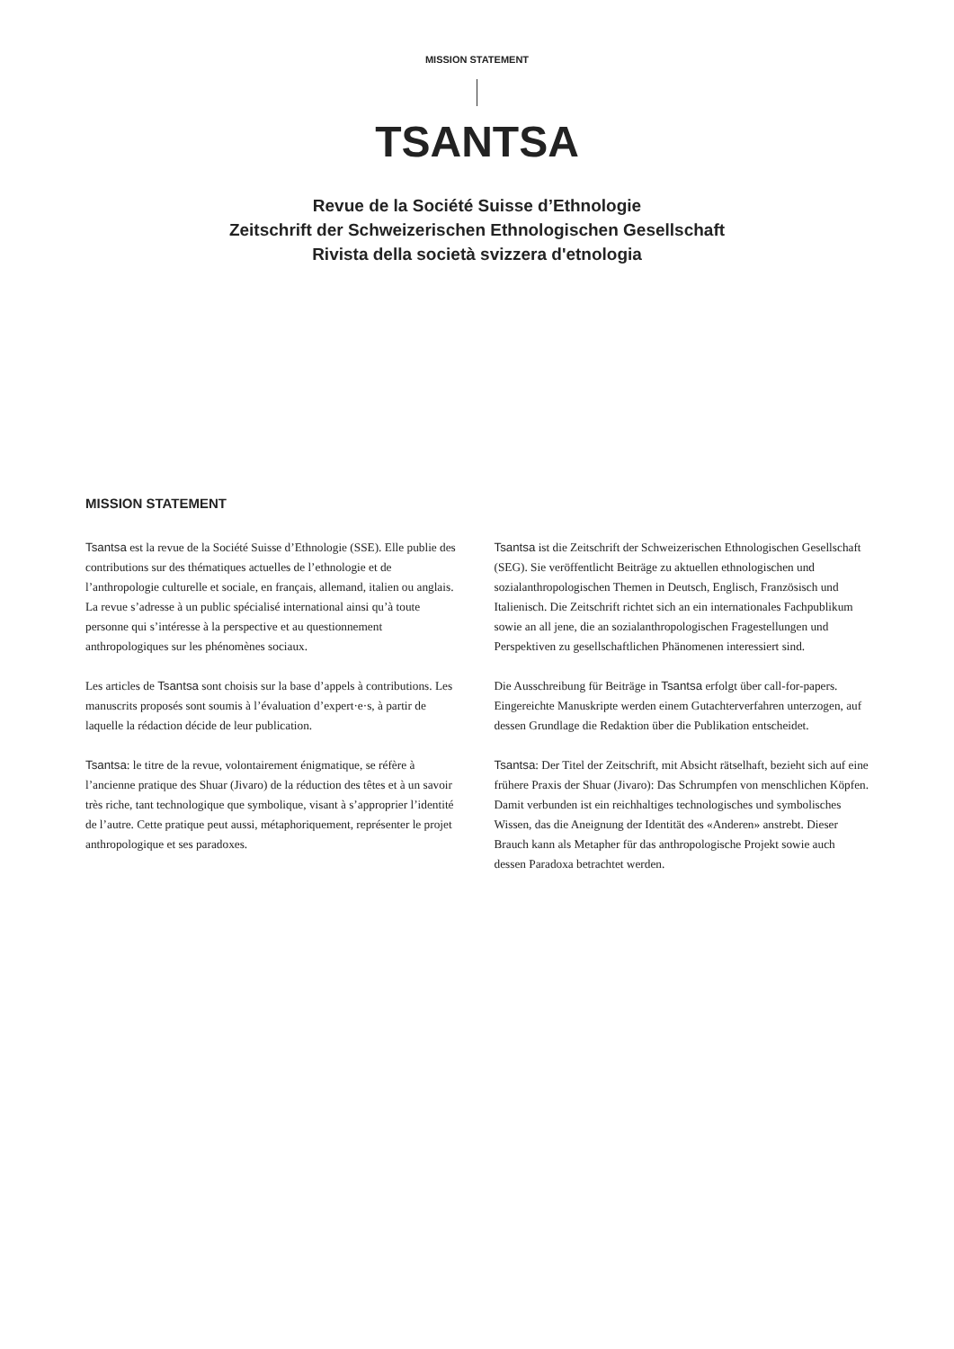MISSION STATEMENT
TSANTSA
Revue de la Société Suisse d’Ethnologie
Zeitschrift der Schweizerischen Ethnologischen Gesellschaft
Rivista della società svizzera d'etnologia
MISSION STATEMENT
Tsantsa est la revue de la Société Suisse d’Ethnologie (SSE). Elle publie des contributions sur des thématiques actuelles de l’ethnologie et de l’anthropologie culturelle et sociale, en français, allemand, italien ou anglais. La revue s’adresse à un public spécialisé international ainsi qu’à toute personne qui s’intéresse à la perspective et au questionnement anthropologiques sur les phénomènes sociaux.
Les articles de Tsantsa sont choisis sur la base d’appels à contributions. Les manuscrits proposés sont soumis à l’évaluation d’expert·e·s, à partir de laquelle la rédaction décide de leur publication.
Tsantsa: le titre de la revue, volontairement énigmatique, se réfère à l’ancienne pratique des Shuar (Jivaro) de la réduction des têtes et à un savoir très riche, tant technologique que symbolique, visant à s’approprier l’identité de l’autre. Cette pratique peut aussi, métaphoriquement, représenter le projet anthropologique et ses paradoxes.
Tsantsa ist die Zeitschrift der Schweizerischen Ethnologischen Gesellschaft (SEG). Sie veröffentlicht Beiträge zu aktuellen ethnologischen und sozialanthropologischen Themen in Deutsch, Englisch, Französisch und Italienisch. Die Zeitschrift richtet sich an ein internationales Fachpublikum sowie an all jene, die an sozialanthropologischen Fragestellungen und Perspektiven zu gesellschaftlichen Phänomenen interessiert sind.
Die Ausschreibung für Beiträge in Tsantsa erfolgt über call-for-papers. Eingereichte Manuskripte werden einem Gutachterverfahren unterzogen, auf dessen Grundlage die Redaktion über die Publikation entscheidet.
Tsantsa: Der Titel der Zeitschrift, mit Absicht rätselhaft, bezieht sich auf eine frühere Praxis der Shuar (Jivaro): Das Schrumpfen von menschlichen Köpfen. Damit verbunden ist ein reichhaltiges technologisches und symbolisches Wissen, das die Aneignung der Identität des «Anderen» anstrebt. Dieser Brauch kann als Metapher für das anthropologische Projekt sowie auch dessen Paradoxa betrachtet werden.